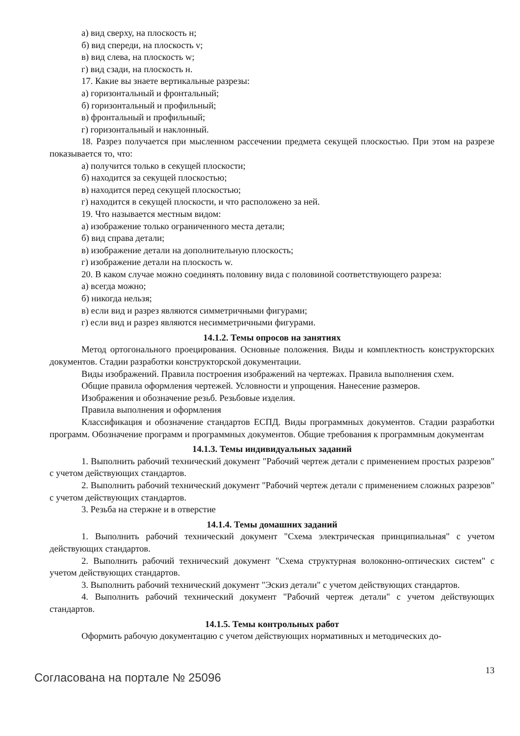а) вид сверху, на плоскость н;
б) вид спереди, на плоскость v;
в) вид слева, на плоскость w;
г) вид сзади, на плоскость н.
17. Какие вы знаете вертикальные разрезы:
а) горизонтальный и фронтальный;
б) горизонтальный и профильный;
в) фронтальный и профильный;
г) горизонтальный и наклонный.
18. Разрез получается при мысленном рассечении предмета секущей плоскостью. При этом на разрезе показывается то, что:
а) получится только в секущей плоскости;
б) находится за секущей плоскостью;
в) находится перед секущей плоскостью;
г) находится в секущей плоскости, и что расположено за ней.
19. Что называется местным видом:
а) изображение только ограниченного места детали;
б) вид справа детали;
в) изображение детали на дополнительную плоскость;
г) изображение детали на плоскость w.
20. В каком случае можно соединять половину вида с половиной соответствующего разреза:
а) всегда можно;
б) никогда нельзя;
в) если вид и разрез являются симметричными фигурами;
г) если вид и разрез являются несимметричными фигурами.
14.1.2. Темы опросов на занятиях
Метод ортогонального проецирования. Основные положения. Виды и комплектность конструкторских документов. Стадии разработки конструкторской документации.
Виды изображений. Правила построения изображений на чертежах. Правила выполнения схем.
Общие правила оформления чертежей. Условности и упрощения. Нанесение размеров.
Изображения и обозначение резьб. Резьбовые изделия.
Правила выполнения и оформления
Классификация и обозначение стандартов ЕСПД. Виды программных документов. Стадии разработки программ. Обозначение программ и программных документов. Общие требования к программным документам
14.1.3. Темы индивидуальных заданий
1. Выполнить рабочий технический документ "Рабочий чертеж детали с применением простых разрезов" с учетом действующих стандартов.
2. Выполнить рабочий технический документ "Рабочий чертеж детали с применением сложных разрезов" с учетом действующих стандартов.
3. Резьба на стержне и в отверстие
14.1.4. Темы домашних заданий
1. Выполнить рабочий технический документ "Схема электрическая принципиальная" с учетом действующих стандартов.
2. Выполнить рабочий технический документ "Схема структурная волоконно-оптических систем" с учетом действующих стандартов.
3. Выполнить рабочий технический документ "Эскиз детали" с учетом действующих стандартов.
4. Выполнить рабочий технический документ "Рабочий чертеж детали" с учетом действующих стандартов.
14.1.5. Темы контрольных работ
Оформить рабочую документацию с учетом действующих нормативных и методических до-
Согласована на портале № 25096
13